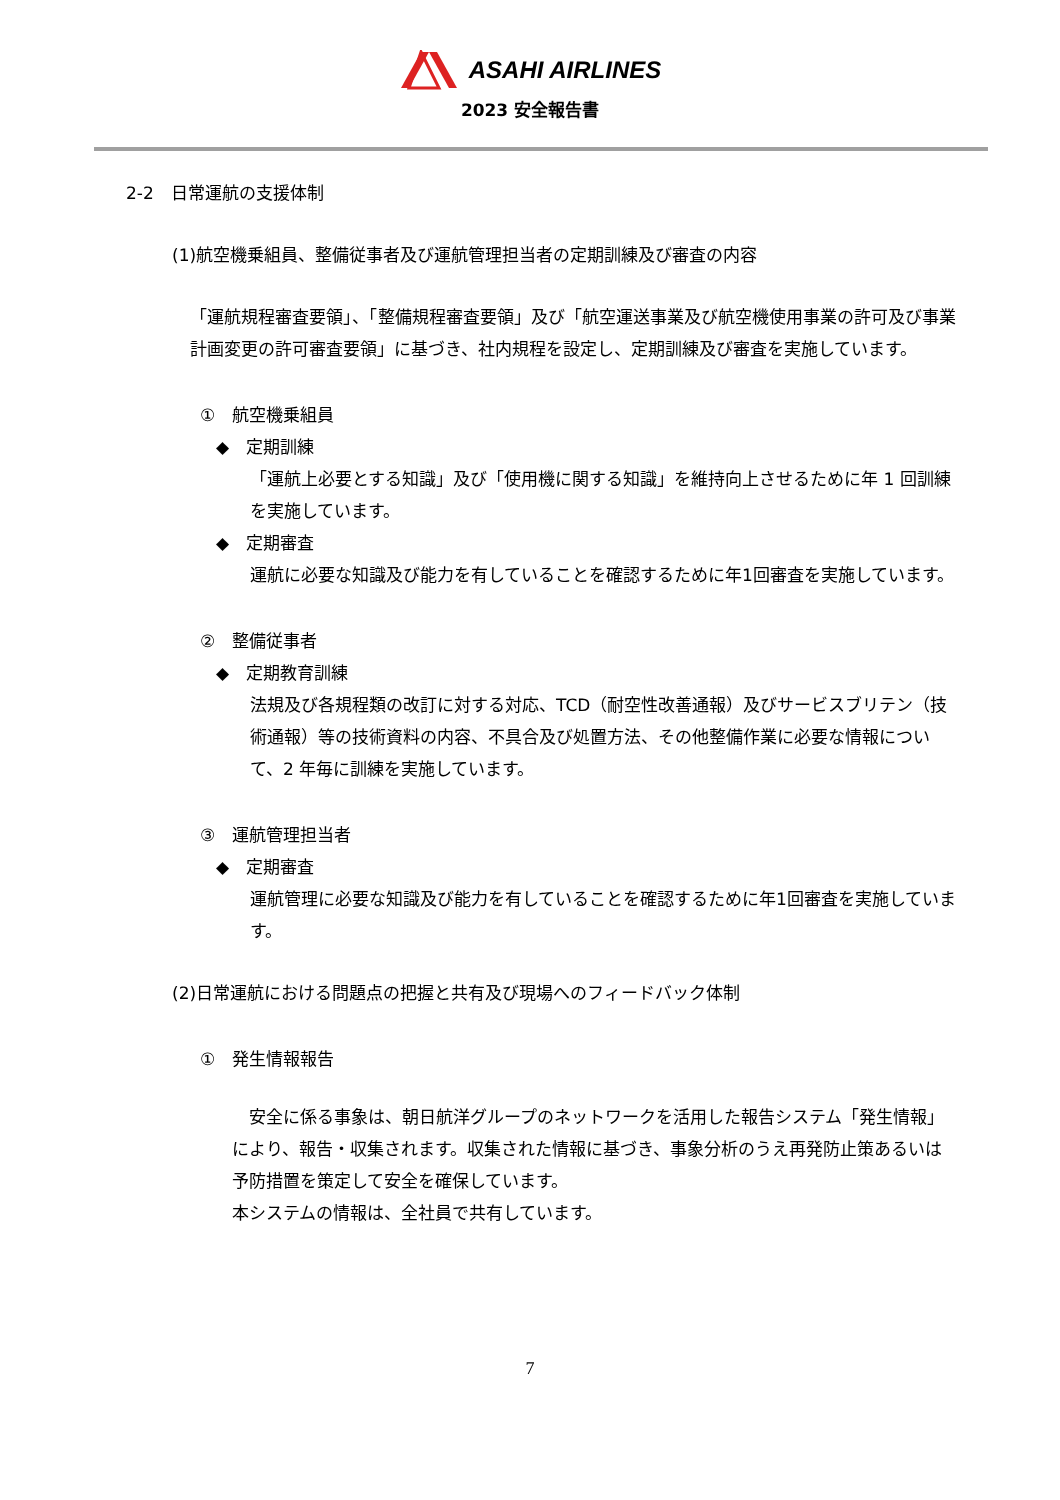ASAHI AIRLINES
2023 安全報告書
2-2　日常運航の支援体制
(1)航空機乗組員、整備従事者及び運航管理担当者の定期訓練及び審査の内容
「運航規程審査要領」、「整備規程審査要領」及び「航空運送事業及び航空機使用事業の許可及び事業計画変更の許可審査要領」に基づき、社内規程を設定し、定期訓練及び審査を実施しています。
①　航空機乗組員
◆　定期訓練
「運航上必要とする知識」及び「使用機に関する知識」を維持向上させるために年 1 回訓練を実施しています。
◆　定期審査
運航に必要な知識及び能力を有していることを確認するために年1回審査を実施しています。
②　整備従事者
◆　定期教育訓練
法規及び各規程類の改訂に対する対応、TCD（耐空性改善通報）及びサービスブリテン（技術通報）等の技術資料の内容、不具合及び処置方法、その他整備作業に必要な情報について、2 年毎に訓練を実施しています。
③　運航管理担当者
◆　定期審査
運航管理に必要な知識及び能力を有していることを確認するために年1回審査を実施しています。
(2)日常運航における問題点の把握と共有及び現場へのフィードバック体制
①　発生情報報告
　安全に係る事象は、朝日航洋グループのネットワークを活用した報告システム「発生情報」により、報告・収集されます。収集された情報に基づき、事象分析のうえ再発防止策あるいは予防措置を策定して安全を確保しています。
本システムの情報は、全社員で共有しています。
7